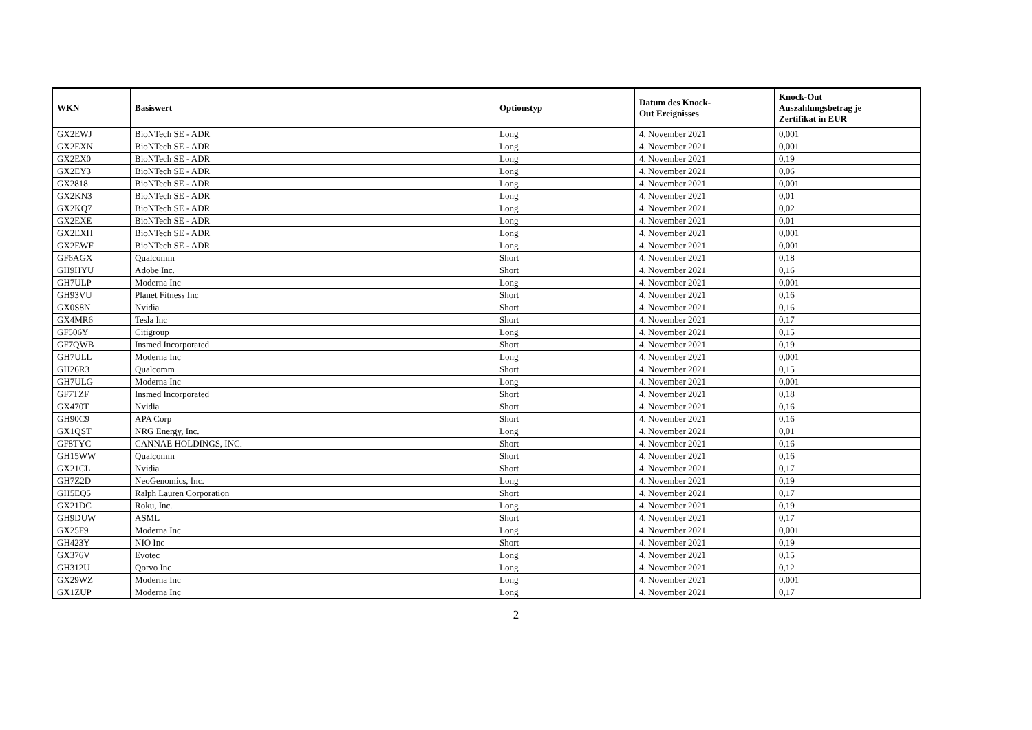| WKN | Basiswert | Optionstyp | Datum des Knock- Out Ereignisses | Knock-Out Auszahlungsbetrag je Zertifikat in EUR |
| --- | --- | --- | --- | --- |
| GX2EWJ | BioNTech SE - ADR | Long | 4. November 2021 | 0,001 |
| GX2EXN | BioNTech SE - ADR | Long | 4. November 2021 | 0,001 |
| GX2EX0 | BioNTech SE - ADR | Long | 4. November 2021 | 0,19 |
| GX2EY3 | BioNTech SE - ADR | Long | 4. November 2021 | 0,06 |
| GX2818 | BioNTech SE - ADR | Long | 4. November 2021 | 0,001 |
| GX2KN3 | BioNTech SE - ADR | Long | 4. November 2021 | 0,01 |
| GX2KQ7 | BioNTech SE - ADR | Long | 4. November 2021 | 0,02 |
| GX2EXE | BioNTech SE - ADR | Long | 4. November 2021 | 0,01 |
| GX2EXH | BioNTech SE - ADR | Long | 4. November 2021 | 0,001 |
| GX2EWF | BioNTech SE - ADR | Long | 4. November 2021 | 0,001 |
| GF6AGX | Qualcomm | Short | 4. November 2021 | 0,18 |
| GH9HYU | Adobe Inc. | Short | 4. November 2021 | 0,16 |
| GH7ULP | Moderna Inc | Long | 4. November 2021 | 0,001 |
| GH93VU | Planet Fitness Inc | Short | 4. November 2021 | 0,16 |
| GX0S8N | Nvidia | Short | 4. November 2021 | 0,16 |
| GX4MR6 | Tesla Inc | Short | 4. November 2021 | 0,17 |
| GF506Y | Citigroup | Long | 4. November 2021 | 0,15 |
| GF7QWB | Insmed Incorporated | Short | 4. November 2021 | 0,19 |
| GH7ULL | Moderna Inc | Long | 4. November 2021 | 0,001 |
| GH26R3 | Qualcomm | Short | 4. November 2021 | 0,15 |
| GH7ULG | Moderna Inc | Long | 4. November 2021 | 0,001 |
| GF7TZF | Insmed Incorporated | Short | 4. November 2021 | 0,18 |
| GX470T | Nvidia | Short | 4. November 2021 | 0,16 |
| GH90C9 | APA Corp | Short | 4. November 2021 | 0,16 |
| GX1QST | NRG Energy, Inc. | Long | 4. November 2021 | 0,01 |
| GF8TYC | CANNAE HOLDINGS, INC. | Short | 4. November 2021 | 0,16 |
| GH15WW | Qualcomm | Short | 4. November 2021 | 0,16 |
| GX21CL | Nvidia | Short | 4. November 2021 | 0,17 |
| GH7Z2D | NeoGenomics, Inc. | Long | 4. November 2021 | 0,19 |
| GH5EQ5 | Ralph Lauren Corporation | Short | 4. November 2021 | 0,17 |
| GX21DC | Roku, Inc. | Long | 4. November 2021 | 0,19 |
| GH9DUW | ASML | Short | 4. November 2021 | 0,17 |
| GX25F9 | Moderna Inc | Long | 4. November 2021 | 0,001 |
| GH423Y | NIO Inc | Short | 4. November 2021 | 0,19 |
| GX376V | Evotec | Long | 4. November 2021 | 0,15 |
| GH312U | Qorvo Inc | Long | 4. November 2021 | 0,12 |
| GX29WZ | Moderna Inc | Long | 4. November 2021 | 0,001 |
| GX1ZUP | Moderna Inc | Long | 4. November 2021 | 0,17 |
2